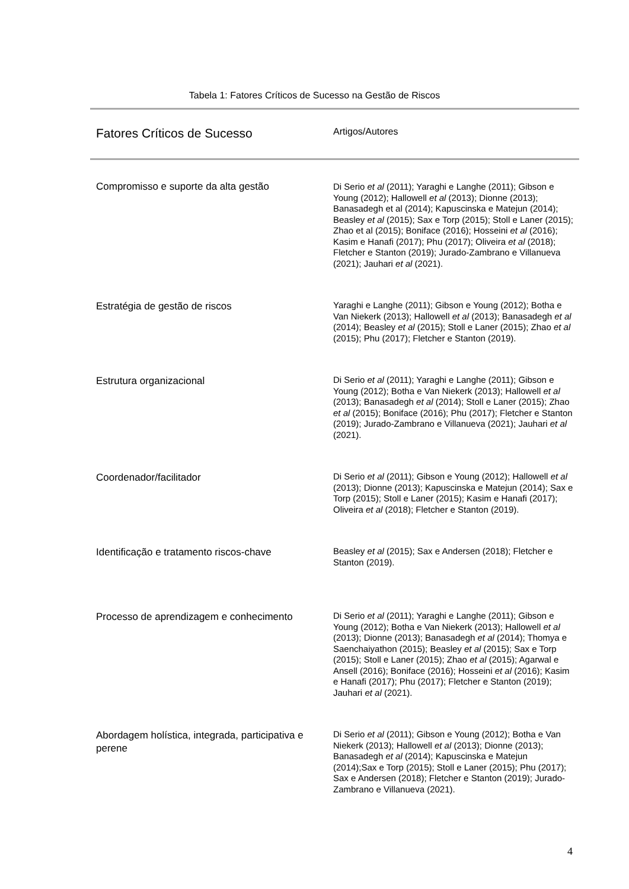Tabela 1: Fatores Críticos de Sucesso na Gestão de Riscos
| Fatores Críticos de Sucesso | Artigos/Autores |
| --- | --- |
| Compromisso e suporte da alta gestão | Di Serio et al (2011); Yaraghi e Langhe (2011); Gibson e Young (2012); Hallowell et al (2013); Dionne (2013); Banasadegh et al (2014); Kapuscinska e Matejun (2014); Beasley et al (2015); Sax e Torp (2015); Stoll e Laner (2015); Zhao et al (2015); Boniface (2016); Hosseini et al (2016); Kasim e Hanafi (2017); Phu (2017); Oliveira et al (2018); Fletcher e Stanton (2019); Jurado-Zambrano e Villanueva (2021); Jauhari et al (2021). |
| Estratégia de gestão de riscos | Yaraghi e Langhe (2011); Gibson e Young (2012); Botha e Van Niekerk (2013); Hallowell et al (2013); Banasadegh et al (2014); Beasley et al (2015); Stoll e Laner (2015); Zhao et al (2015); Phu (2017); Fletcher e Stanton (2019). |
| Estrutura organizacional | Di Serio et al (2011); Yaraghi e Langhe (2011); Gibson e Young (2012); Botha e Van Niekerk (2013); Hallowell et al (2013); Banasadegh et al (2014); Stoll e Laner (2015); Zhao et al (2015); Boniface (2016); Phu (2017); Fletcher e Stanton (2019); Jurado-Zambrano e Villanueva (2021); Jauhari et al (2021). |
| Coordenador/facilitador | Di Serio et al (2011); Gibson e Young (2012); Hallowell et al (2013); Dionne (2013); Kapuscinska e Matejun (2014); Sax e Torp (2015); Stoll e Laner (2015); Kasim e Hanafi (2017); Oliveira et al (2018); Fletcher e Stanton (2019). |
| Identificação e tratamento riscos-chave | Beasley et al (2015); Sax e Andersen (2018); Fletcher e Stanton (2019). |
| Processo de aprendizagem e conhecimento | Di Serio et al (2011); Yaraghi e Langhe (2011); Gibson e Young (2012); Botha e Van Niekerk (2013); Hallowell et al (2013); Dionne (2013); Banasadegh et al (2014); Thomya e Saenchaiyathon (2015); Beasley et al (2015); Sax e Torp (2015); Stoll e Laner (2015); Zhao et al (2015); Agarwal e Ansell (2016); Boniface (2016); Hosseini et al (2016); Kasim e Hanafi (2017); Phu (2017); Fletcher e Stanton (2019); Jauhari et al (2021). |
| Abordagem holística, integrada, participativa e perene | Di Serio et al (2011); Gibson e Young (2012); Botha e Van Niekerk (2013); Hallowell et al (2013); Dionne (2013); Banasadegh et al (2014); Kapuscinska e Matejun (2014);Sax e Torp (2015); Stoll e Laner (2015); Phu (2017); Sax e Andersen (2018); Fletcher e Stanton (2019); Jurado-Zambrano e Villanueva (2021). |
4